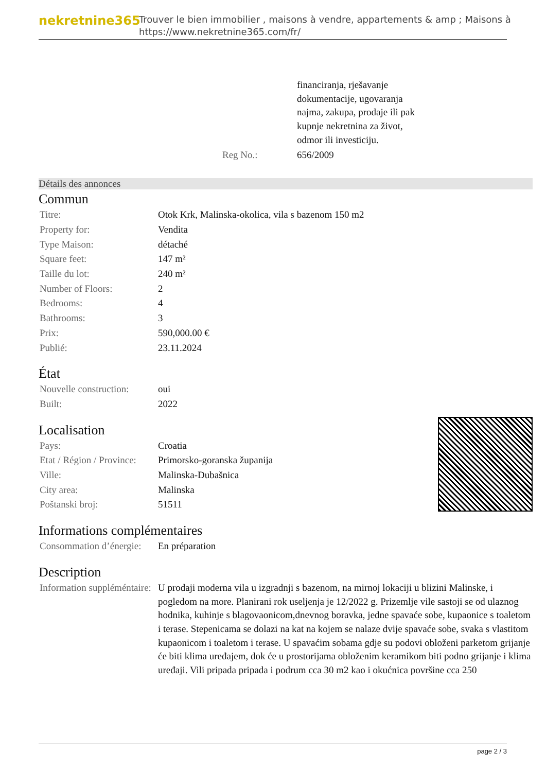nekretnine365
Trouver le bien immobilier , maisons à vendre, appartements & amp ; Maisons à
https://www.nekretnine365.com/fr/
| | financiranja, rješavanje dokumentacije, ugovaranja najma, zakupa, prodaje ili pak kupnje nekretnina za život, odmor ili investiciju. |
| Reg No.: | 656/2009 |
Détails des annonces
Commun
| Titre: | Otok Krk, Malinska-okolica, vila s bazenom 150 m2 |
| Property for: | Vendita |
| Type Maison: | détaché |
| Square feet: | 147 m² |
| Taille du lot: | 240 m² |
| Number of Floors: | 2 |
| Bedrooms: | 4 |
| Bathrooms: | 3 |
| Prix: | 590,000.00 € |
| Publié: | 23.11.2024 |
État
| Nouvelle construction: | oui |
| Built: | 2022 |
Localisation
| Pays: | Croatia |
| Etat / Région / Province: | Primorsko-goranska županija |
| Ville: | Malinska-Dubašnica |
| City area: | Malinska |
| Poštanski broj: | 51511 |
Informations complémentaires
| Consommation d’énergie: | En préparation |
Description
| Information suppléméntaire: | U prodaji moderna vila u izgradnji s bazenom, na mirnoj lokaciji u blizini Malinske, i pogledom na more. Planirani rok useljenja je 12/2022 g. Prizemlje vile sastoji se od ulaznog hodnika, kuhinje s blagovaonicom,dnevnog boravka, jedne spavaće sobe, kupaonice s toaletom i terase. Stepenicama se dolazi na kat na kojem se nalaze dvije spavaće sobe, svaka s vlastitom kupaonicom i toaletom i terase. U spavaćim sobama gdje su podovi obloženi parketom grijanje će biti klima uređajem, dok će u prostorijama obloženim keramikom biti podno grijanje i klima uređaji. Vili pripada pripada i podrum cca 30 m2 kao i okućnica površine cca 250 |
page 2 / 3